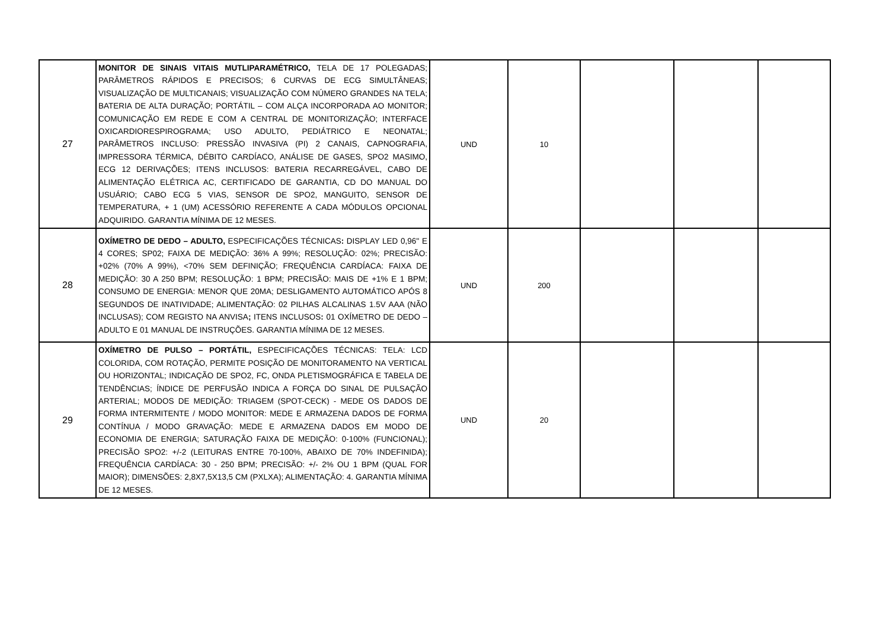| 27 | MONITOR DE SINAIS VITAIS MUTLIPARAMÉTRICO, TELA DE 17 POLEGADAS; PARÂMETROS RÁPIDOS E PRECISOS; 6 CURVAS DE ECG SIMULTÂNEAS; VISUALIZAÇÃO DE MULTICANAIS; VISUALIZAÇÃO COM NÚMERO GRANDES NA TELA; BATERIA DE ALTA DURAÇÃO; PORTÁTIL – COM ALÇA INCORPORADA AO MONITOR; COMUNICAÇÃO EM REDE E COM A CENTRAL DE MONITORIZAÇÃO; INTERFACE OXICARDIORESPIROGRAMA; USO ADULTO, PEDIÁTRICO E NEONATAL; PARÂMETROS INCLUSO: PRESSÃO INVASIVA (PI) 2 CANAIS, CAPNOGRAFIA, IMPRESSORA TÉRMICA, DÉBITO CARDÍACO, ANÁLISE DE GASES, SPO2 MASIMO, ECG 12 DERIVAÇÕES; ITENS INCLUSOS: BATERIA RECARREGÁVEL, CABO DE ALIMENTAÇÃO ELÉTRICA AC, CERTIFICADO DE GARANTIA, CD DO MANUAL DO USUÁRIO; CABO ECG 5 VIAS, SENSOR DE SPO2, MANGUITO, SENSOR DE TEMPERATURA, + 1 (UM) ACESSÓRIO REFERENTE A CADA MÓDULOS OPCIONAL ADQUIRIDO. GARANTIA MÍNIMA DE 12 MESES. | UND | 10 | | | |
| 28 | OXÍMETRO DE DEDO – ADULTO, ESPECIFICAÇÕES TÉCNICAS : DISPLAY LED 0,96'' E 4 CORES; SP02; FAIXA DE MEDIÇÃO: 36% A 99%; RESOLUÇÃO: 02%; PRECISÃO: +02% (70% A 99%), <70% SEM DEFINIÇÃO; FREQUÊNCIA CARDÍACA: FAIXA DE MEDIÇÃO: 30 A 250 BPM; RESOLUÇÃO: 1 BPM; PRECISÃO: MAIS DE +1% E 1 BPM; CONSUMO DE ENERGIA: MENOR QUE 20MA; DESLIGAMENTO AUTOMÁTICO APÓS 8 SEGUNDOS DE INATIVIDADE; ALIMENTAÇÃO: 02 PILHAS ALCALINAS 1.5V AAA (NÃO INCLUSAS); COM REGISTO NA ANVISA ; ITENS INCLUSOS : 01 OXÍMETRO DE DEDO – ADULTO E 01 MANUAL DE INSTRUÇÕES. GARANTIA MÍNIMA DE 12 MESES. | UND | 200 | | | |
| 29 | OXÍMETRO DE PULSO – PORTÁTIL, ESPECIFICAÇÕES TÉCNICAS: TELA: LCD COLORIDA, COM ROTAÇÃO, PERMITE POSIÇÃO DE MONITORAMENTO NA VERTICAL OU HORIZONTAL; INDICAÇÃO DE SPO2, FC, ONDA PLETISMOGRÁFICA E TABELA DE TENDÊNCIAS; ÍNDICE DE PERFUSÃO INDICA A FORÇA DO SINAL DE PULSAÇÃO ARTERIAL; MODOS DE MEDIÇÃO: TRIAGEM (SPOT-CECK) - MEDE OS DADOS DE FORMA INTERMITENTE / MODO MONITOR: MEDE E ARMAZENA DADOS DE FORMA CONTÍNUA / MODO GRAVAÇÃO: MEDE E ARMAZENA DADOS EM MODO DE ECONOMIA DE ENERGIA; SATURAÇÃO FAIXA DE MEDIÇÃO: 0-100% (FUNCIONAL); PRECISÃO SPO2: +/-2 (LEITURAS ENTRE 70-100%, ABAIXO DE 70% INDEFINIDA); FREQUÊNCIA CARDÍACA: 30 - 250 BPM; PRECISÃO: +/- 2% OU 1 BPM (QUAL FOR MAIOR); DIMENSÕES: 2,8X7,5X13,5 CM (PXLXA); ALIMENTAÇÃO: 4. GARANTIA MÍNIMA DE 12 MESES. | UND | 20 | | | |